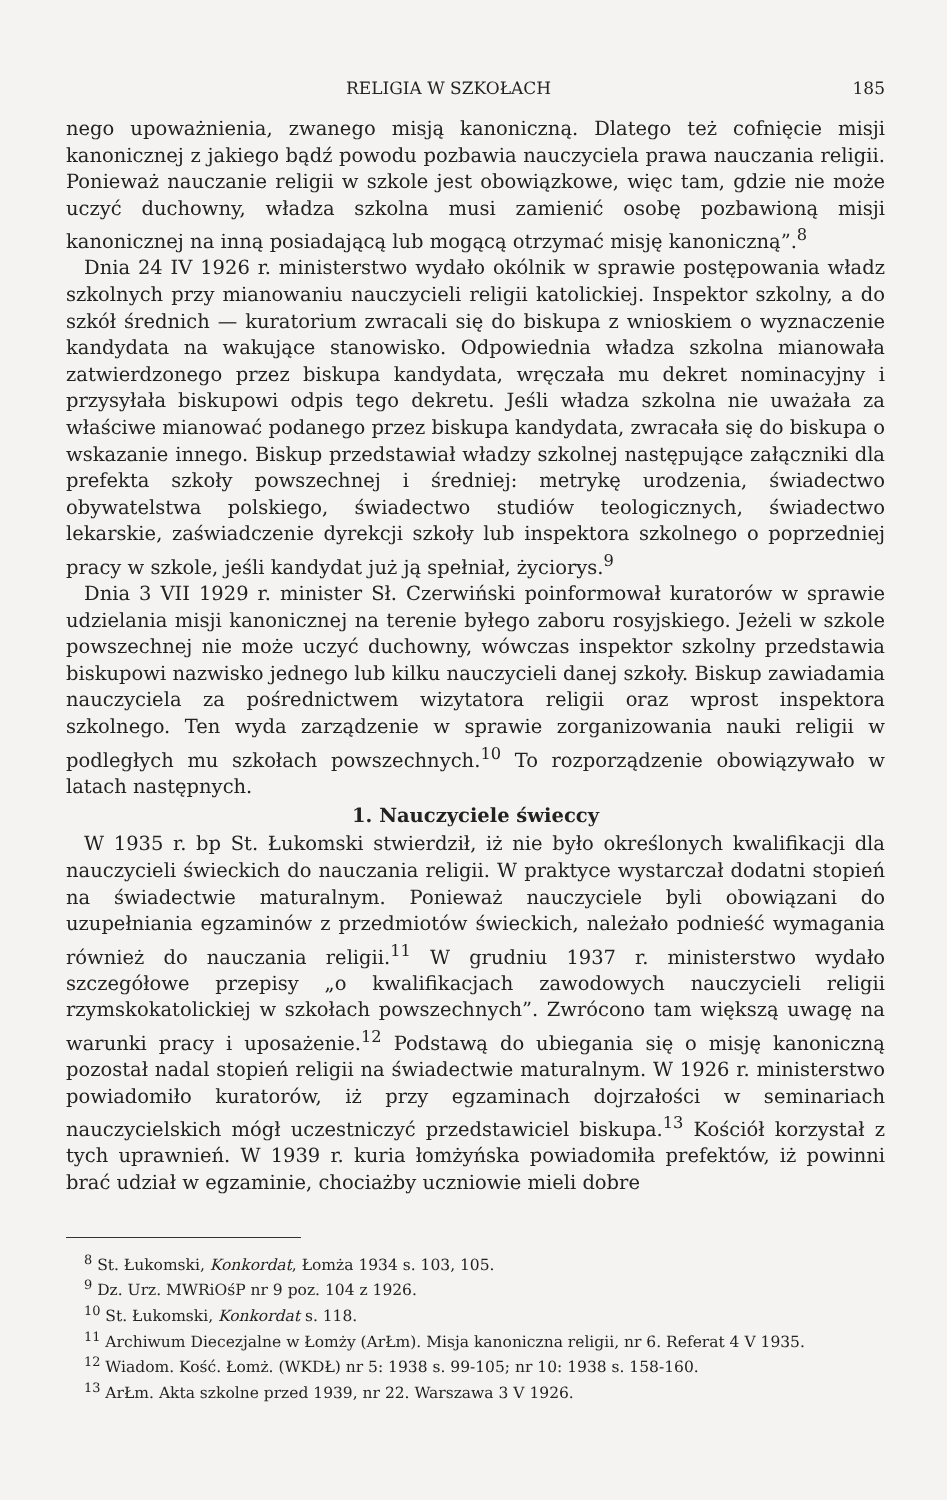RELIGIA W SZKOŁACH 185
nego upoważnienia, zwanego misją kanoniczną. Dlatego też cofnięcie misji kanonicznej z jakiego bądź powodu pozbawia nauczyciela prawa nauczania religii. Ponieważ nauczanie religii w szkole jest obowiązkowe, więc tam, gdzie nie może uczyć duchowny, władza szkolna musi zamienić osobę pozbawioną misji kanonicznej na inną posiadającą lub mogącą otrzymać misję kanoniczną”.<sup>8</sup>
Dnia 24 IV 1926 r. ministerstwo wydało okólnik w sprawie postępowania władz szkolnych przy mianowaniu nauczycieli religii katolickiej. Inspektor szkolny, a do szkół średnich — kuratorium zwracali się do biskupa z wnioskiem o wyznaczenie kandydata na wakujące stanowisko. Odpowiednia władza szkolna mianowała zatwierdzonego przez biskupa kandydata, wręczała mu dekret nominacyjny i przysyłała biskupowi odpis tego dekretu. Jeśli władza szkolna nie uważała za właściwe mianować podanego przez biskupa kandydata, zwracała się do biskupa o wskazanie innego. Biskup przedstawiał władzy szkolnej następujące załączniki dla prefekta szkoły powszechnej i średniej: metrykę urodzenia, świadectwo obywatelstwa polskiego, świadectwo studiów teologicznych, świadectwo lekarskie, zaświadczenie dyrekcji szkoły lub inspektora szkolnego o poprzedniej pracy w szkole, jeśli kandydat już ją spełniał, życiorys.<sup>9</sup>
Dnia 3 VII 1929 r. minister Sł. Czerwiński poinformował kuratorów w sprawie udzielania misji kanonicznej na terenie byłego zaboru rosyjskiego. Jeżeli w szkole powszechnej nie może uczyć duchowny, wówczas inspektor szkolny przedstawia biskupowi nazwisko jednego lub kilku nauczycieli danej szkoły. Biskup zawiadamia nauczyciela za pośrednictwem wizytatora religii oraz wprost inspektora szkolnego. Ten wyda zarządzenie w sprawie zorganizowania nauki religii w podległych mu szkołach powszechnych.<sup>10</sup> To rozporządzenie obowiązywało w latach następnych.
1. Nauczyciele świeccy
W 1935 r. bp St. Łukomski stwierdził, iż nie było określonych kwalifikacji dla nauczycieli świeckich do nauczania religii. W praktyce wystarczał dodatni stopień na świadectwie maturalnym. Ponieważ nauczyciele byli obowiązani do uzupełniania egzaminów z przedmiotów świeckich, należało podnieść wymagania również do nauczania religii.<sup>11</sup> W grudniu 1937 r. ministerstwo wydało szczegółowe przepisy „o kwalifikacjach zawodowych nauczycieli religii rzymskokatolickiej w szkołach powszechnych”. Zwrócono tam większą uwagę na warunki pracy i uposażenie.<sup>12</sup> Podstawą do ubiegania się o misję kanoniczną pozostał nadal stopień religii na świadectwie maturalnym. W 1926 r. ministerstwo powiadomiło kuratorów, iż przy egzaminach dojrzałości w seminariach nauczycielskich mógł uczestniczyć przedstawiciel biskupa.<sup>13</sup> Kościół korzystał z tych uprawnień. W 1939 r. kuria łomżyńska powiadomiła prefektów, iż powinni brać udział w egzaminie, chociażby uczniowie mieli dobre
<sup>8</sup> St. Łukomski, Konkordat, Łomża 1934 s. 103, 105.
<sup>9</sup> Dz. Urz. MWRiOśP nr 9 poz. 104 z 1926.
<sup>10</sup> St. Łukomski, Konkordat s. 118.
<sup>11</sup> Archiwum Diecezjalne w Łomży (ArŁm). Misja kanoniczna religii, nr 6. Referat 4 V 1935.
<sup>12</sup> Wiadom. Kość. Łomż. (WKDŁ) nr 5: 1938 s. 99-105; nr 10: 1938 s. 158-160.
<sup>13</sup> ArŁm. Akta szkolne przed 1939, nr 22. Warszawa 3 V 1926.